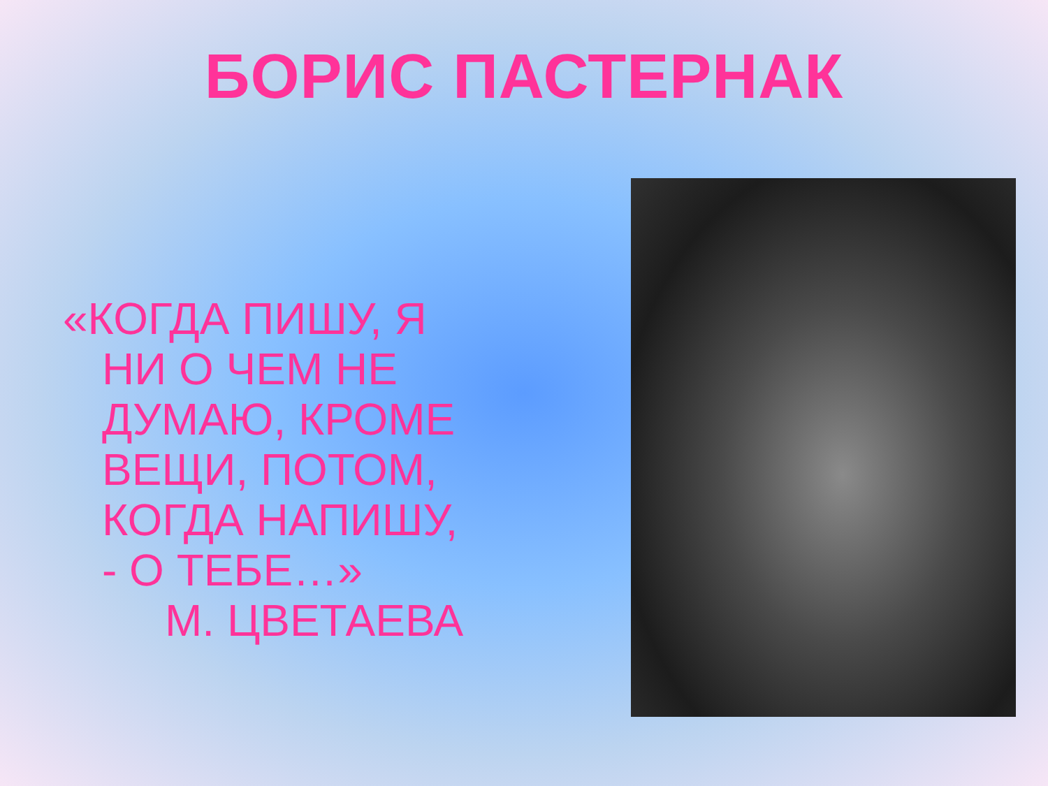БОРИС ПАСТЕРНАК
«КОГДА ПИШУ, Я
НИ О ЧЕМ НЕ
ДУМАЮ, КРОМЕ
ВЕЩИ, ПОТОМ,
КОГДА НАПИШУ,
- О ТЕБЕ…»
М. ЦВЕТАЕВА